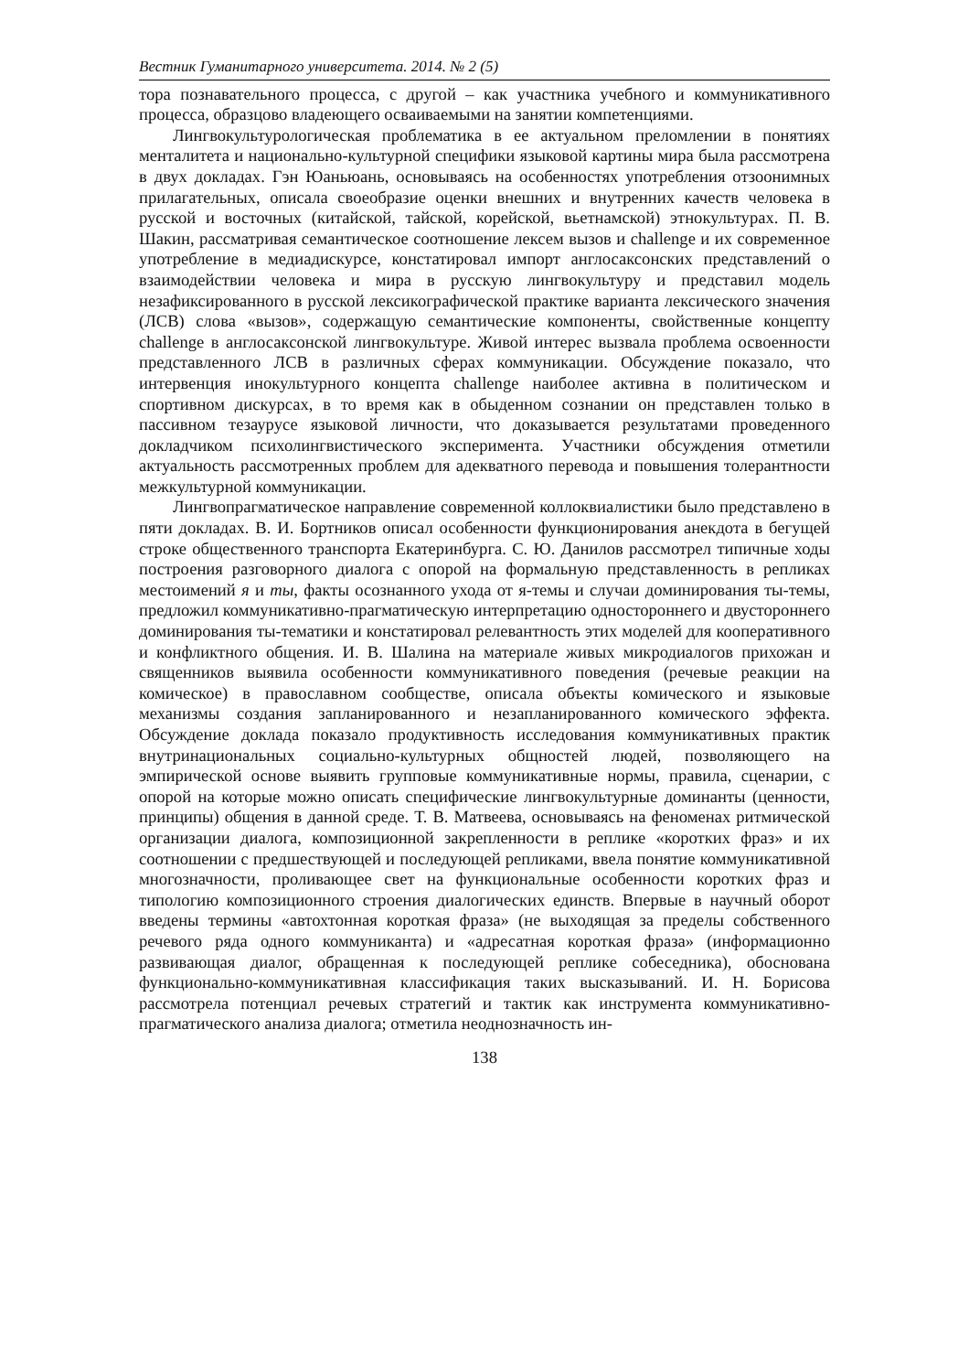Вестник Гуманитарного университета. 2014. № 2 (5)
тора познавательного процесса, с другой – как участника учебного и коммуникативного процесса, образцово владеющего осваиваемыми на занятии компетенциями.
Лингвокультурологическая проблематика в ее актуальном преломлении в понятиях менталитета и национально-культурной специфики языковой картины мира была рассмотрена в двух докладах. Гэн Юаньюань, основываясь на особенностях употребления отзоонимных прилагательных, описала своеобразие оценки внешних и внутренних качеств человека в русской и восточных (китайской, тайской, корейской, вьетнамской) этнокультурах. П. В. Шакин, рассматривая семантическое соотношение лексем вызов и challenge и их современное употребление в медиадискурсе, констатировал импорт англосаксонских представлений о взаимодействии человека и мира в русскую лингвокультуру и представил модель незафиксированного в русской лексикографической практике варианта лексического значения (ЛСВ) слова «вызов», содержащую семантические компоненты, свойственные концепту challenge в англосаксонской лингвокультуре. Живой интерес вызвала проблема освоенности представленного ЛСВ в различных сферах коммуникации. Обсуждение показало, что интервенция инокультурного концепта challenge наиболее активна в политическом и спортивном дискурсах, в то время как в обыденном сознании он представлен только в пассивном тезаурусе языковой личности, что доказывается результатами проведенного докладчиком психолингвистического эксперимента. Участники обсуждения отметили актуальность рассмотренных проблем для адекватного перевода и повышения толерантности межкультурной коммуникации.
Лингвопрагматическое направление современной коллоквиалистики было представлено в пяти докладах. В. И. Бортников описал особенности функционирования анекдота в бегущей строке общественного транспорта Екатеринбурга. С. Ю. Данилов рассмотрел типичные ходы построения разговорного диалога с опорой на формальную представленность в репликах местоимений я и ты, факты осознанного ухода от я-темы и случаи доминирования ты-темы, предложил коммуникативно-прагматическую интерпретацию одностороннего и двустороннего доминирования ты-тематики и констатировал релевантность этих моделей для кооперативного и конфликтного общения. И. В. Шалина на материале живых микродиалогов прихожан и священников выявила особенности коммуникативного поведения (речевые реакции на комическое) в православном сообществе, описала объекты комического и языковые механизмы создания запланированного и незапланированного комического эффекта. Обсуждение доклада показало продуктивность исследования коммуникативных практик внутринациональных социально-культурных общностей людей, позволяющего на эмпирической основе выявить групповые коммуникативные нормы, правила, сценарии, с опорой на которые можно описать специфические лингвокультурные доминанты (ценности, принципы) общения в данной среде. Т. В. Матвеева, основываясь на феноменах ритмической организации диалога, композиционной закрепленности в реплике «коротких фраз» и их соотношении с предшествующей и последующей репликами, ввела понятие коммуникативной многозначности, проливающее свет на функциональные особенности коротких фраз и типологию композиционного строения диалогических единств. Впервые в научный оборот введены термины «автохтонная короткая фраза» (не выходящая за пределы собственного речевого ряда одного коммуниканта) и «адресатная короткая фраза» (информационно развивающая диалог, обращенная к последующей реплике собеседника), обоснована функционально-коммуникативная классификация таких высказываний. И. Н. Борисова рассмотрела потенциал речевых стратегий и тактик как инструмента коммуникативно-прагматического анализа диалога; отметила неоднозначность ин-
138